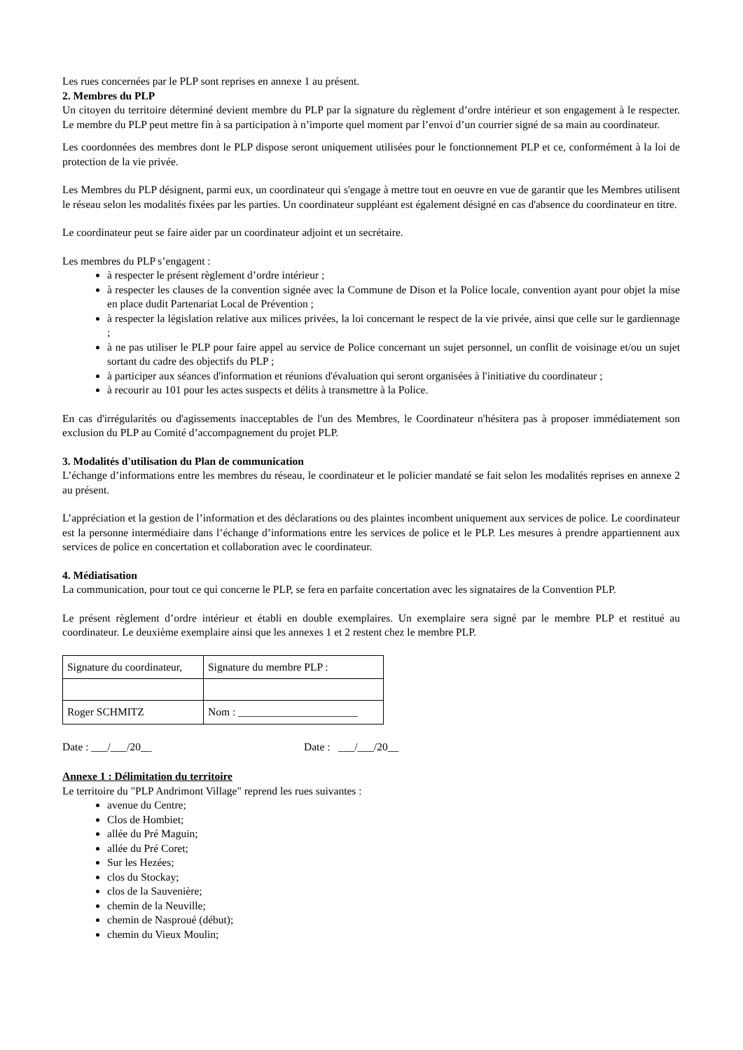Les rues concernées par le PLP sont reprises en annexe 1 au présent.
2. Membres du PLP
Un citoyen du territoire déterminé devient membre du PLP par la signature du règlement d’ordre intérieur et son engagement à le respecter. Le membre du PLP peut mettre fin à sa participation à n’importe quel moment par l’envoi d’un courrier signé de sa main au coordinateur.
Les coordonnées des membres dont le PLP dispose seront uniquement utilisées pour le fonctionnement PLP et ce, conformément à la loi de protection de la vie privée.
Les Membres du PLP désignent, parmi eux, un coordinateur qui s'engage à mettre tout en oeuvre en vue de garantir que les Membres utilisent le réseau selon les modalités fixées par les parties. Un coordinateur suppléant est également désigné en cas d'absence du coordinateur en titre.
Le coordinateur peut se faire aider par un coordinateur adjoint et un secrétaire.
Les membres du PLP s’engagent :
à respecter le présent règlement d’ordre intérieur ;
à respecter les clauses de la convention signée avec la Commune de Dison et la Police locale, convention ayant pour objet la mise en place dudit Partenariat Local de Prévention ;
à respecter la législation relative aux milices privées, la loi concernant le respect de la vie privée, ainsi que celle sur le gardiennage ;
à ne pas utiliser le PLP pour faire appel au service de Police concernant un sujet personnel, un conflit de voisinage et/ou un sujet sortant du cadre des objectifs du PLP ;
à participer aux séances d'information et réunions d'évaluation qui seront organisées à l'initiative du coordinateur ;
à recourir au 101 pour les actes suspects et délits à transmettre à la Police.
En cas d'irrégularités ou d'agissements inacceptables de l'un des Membres, le Coordinateur n'hésitera pas à proposer immédiatement son exclusion du PLP au Comité d’accompagnement du projet PLP.
3. Modalités d'utilisation du Plan de communication
L’échange d’informations entre les membres du réseau, le coordinateur et le policier mandaté se fait selon les modalités reprises en annexe 2 au présent.
L’appréciation et la gestion de l’information et des déclarations ou des plaintes incombent uniquement aux services de police. Le coordinateur est la personne intermédiaire dans l’échange d’informations entre les services de police et le PLP. Les mesures à prendre appartiennent aux services de police en concertation et collaboration avec le coordinateur.
4. Médiatisation
La communication, pour tout ce qui concerne le PLP, se fera en parfaite concertation avec les signataires de la Convention PLP.
Le présent règlement d’ordre intérieur et établi en double exemplaires. Un exemplaire sera signé par le membre PLP et restitué au coordinateur. Le deuxième exemplaire ainsi que les annexes 1 et 2 restent chez le membre PLP.
| Signature du coordinateur, | Signature du membre PLP : |
| Roger SCHMITZ | Nom : ______________________ |
Date : ___/___/20__ Date : ___/___/20__
Annexe 1 : Délimitation du territoire
Le territoire du "PLP Andrimont Village" reprend les rues suivantes :
avenue du Centre;
Clos de Hombiet;
allée du Pré Maguin;
allée du Pré Coret;
Sur les Hezées;
clos du Stockay;
clos de la Sauvenière;
chemin de la Neuville;
chemin de Nasproué (début);
chemin du Vieux Moulin;